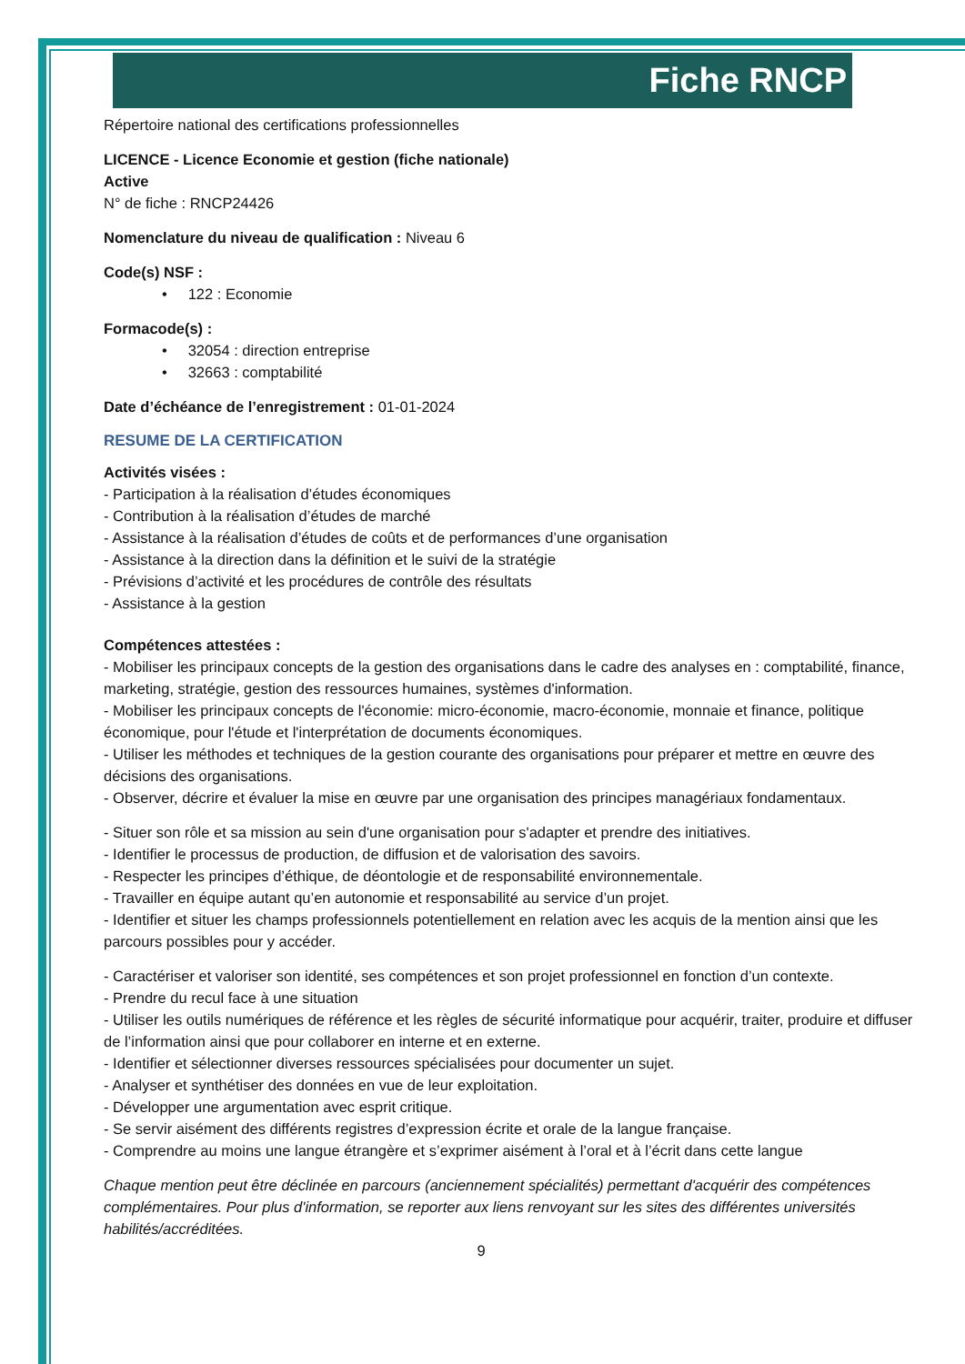Fiche RNCP
Répertoire national des certifications professionnelles
LICENCE - Licence Economie et gestion (fiche nationale)
Active
N° de fiche : RNCP24426
Nomenclature du niveau de qualification : Niveau 6
Code(s) NSF :
• 122 : Economie
Formacode(s) :
• 32054 : direction entreprise
• 32663 : comptabilité
Date d’échéance de l’enregistrement : 01-01-2024
RESUME DE LA CERTIFICATION
Activités visées :
- Participation à la réalisation d’études économiques
- Contribution à la réalisation d’études de marché
- Assistance à la réalisation d’études de coûts et de performances d’une organisation
- Assistance à la direction dans la définition et le suivi de la stratégie
- Prévisions d’activité et les procédures de contrôle des résultats
- Assistance à la gestion
Compétences attestées :
- Mobiliser les principaux concepts de la gestion des organisations dans le cadre des analyses en : comptabilité, finance, marketing, stratégie, gestion des ressources humaines, systèmes d'information.
- Mobiliser les principaux concepts de l'économie: micro-économie, macro-économie, monnaie et finance, politique économique, pour l'étude et l'interprétation de documents économiques.
- Utiliser les méthodes et techniques de la gestion courante des organisations pour préparer et mettre en œuvre des décisions des organisations.
- Observer, décrire et évaluer la mise en œuvre par une organisation des principes managériaux fondamentaux.
- Situer son rôle et sa mission au sein d'une organisation pour s'adapter et prendre des initiatives.
- Identifier le processus de production, de diffusion et de valorisation des savoirs.
- Respecter les principes d’éthique, de déontologie et de responsabilité environnementale.
- Travailler en équipe autant qu’en autonomie et responsabilité au service d’un projet.
- Identifier et situer les champs professionnels potentiellement en relation avec les acquis de la mention ainsi que les parcours possibles pour y accéder.
- Caractériser et valoriser son identité, ses compétences et son projet professionnel en fonction d’un contexte.
- Prendre du recul face à une situation
- Utiliser les outils numériques de référence et les règles de sécurité informatique pour acquérir, traiter, produire et diffuser de l’information ainsi que pour collaborer en interne et en externe.
- Identifier et sélectionner diverses ressources spécialisées pour documenter un sujet.
- Analyser et synthétiser des données en vue de leur exploitation.
- Développer une argumentation avec esprit critique.
- Se servir aisément des différents registres d’expression écrite et orale de la langue française.
- Comprendre au moins une langue étrangère et s’exprimer aisément à l’oral et à l’écrit dans cette langue
Chaque mention peut être déclinée en parcours (anciennement spécialités) permettant d'acquérir des compétences complémentaires. Pour plus d'information, se reporter aux liens renvoyant sur les sites des différentes universités habilités/accréditées.
9